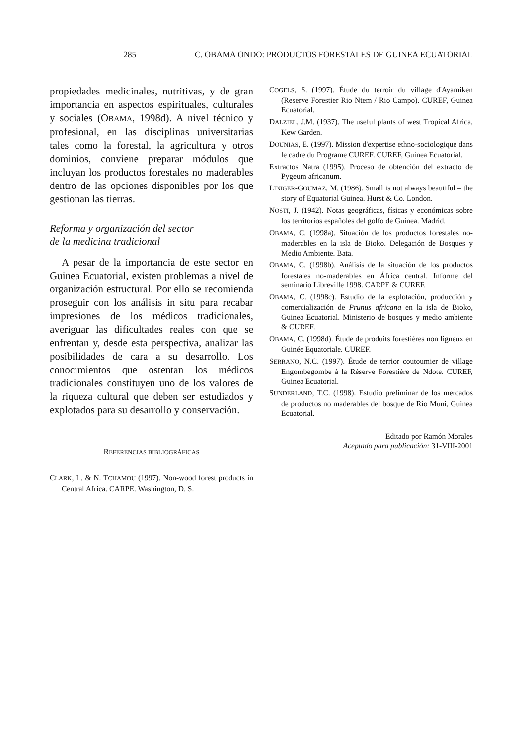C. OBAMA ONDO: PRODUCTOS FORESTALES DE GUINEA ECUATORIAL 285
propiedades medicinales, nutritivas, y de gran importancia en aspectos espirituales, culturales y sociales (OBAMA, 1998d). A nivel técnico y profesional, en las disciplinas universitarias tales como la forestal, la agricultura y otros dominios, conviene preparar módulos que incluyan los productos forestales no maderables dentro de las opciones disponibles por los que gestionan las tierras.
Reforma y organización del sector
de la medicina tradicional
A pesar de la importancia de este sector en Guinea Ecuatorial, existen problemas a nivel de organización estructural. Por ello se recomienda proseguir con los análisis in situ para recabar impresiones de los médicos tradicionales, averiguar las dificultades reales con que se enfrentan y, desde esta perspectiva, analizar las posibilidades de cara a su desarrollo. Los conocimientos que ostentan los médicos tradicionales constituyen uno de los valores de la riqueza cultural que deben ser estudiados y explotados para su desarrollo y conservación.
REFERENCIAS BIBLIOGRÁFICAS
CLARK, L. & N. TCHAMOU (1997). Non-wood forest products in Central Africa. CARPE. Washington, D. S.
COGELS, S. (1997). Étude du terroir du village d'Ayamiken (Reserve Forestier Rio Ntem / Rio Campo). CUREF, Guinea Ecuatorial.
DALZIEL, J.M. (1937). The useful plants of west Tropical Africa, Kew Garden.
DOUNIAS, E. (1997). Mission d'expertise ethno-sociologique dans le cadre du Programe CUREF. CUREF, Guinea Ecuatorial.
Extractos Natra (1995). Proceso de obtención del extracto de Pygeum africanum.
LINIGER-GOUMAZ, M. (1986). Small is not always beautiful – the story of Equatorial Guinea. Hurst & Co. London.
NOSTI, J. (1942). Notas geográficas, físicas y económicas sobre los territorios españoles del golfo de Guinea. Madrid.
OBAMA, C. (1998a). Situación de los productos forestales no-maderables en la isla de Bioko. Delegación de Bosques y Medio Ambiente. Bata.
OBAMA, C. (1998b). Análisis de la situación de los productos forestales no-maderables en África central. Informe del seminario Libreville 1998. CARPE & CUREF.
OBAMA, C. (1998c). Estudio de la explotación, producción y comercialización de Prunus africana en la isla de Bioko, Guinea Ecuatorial. Ministerio de bosques y medio ambiente & CUREF.
OBAMA, C. (1998d). Étude de produits forestières non ligneux en Guinée Equatoriale. CUREF.
SERRANO, N.C. (1997). Étude de terrior coutoumier de village Engombegombe à la Réserve Forestière de Ndote. CUREF, Guinea Ecuatorial.
SUNDERLAND, T.C. (1998). Estudio preliminar de los mercados de productos no maderables del bosque de Río Muni, Guinea Ecuatorial.
Editado por Ramón Morales
Aceptado para publicación: 31-VIII-2001